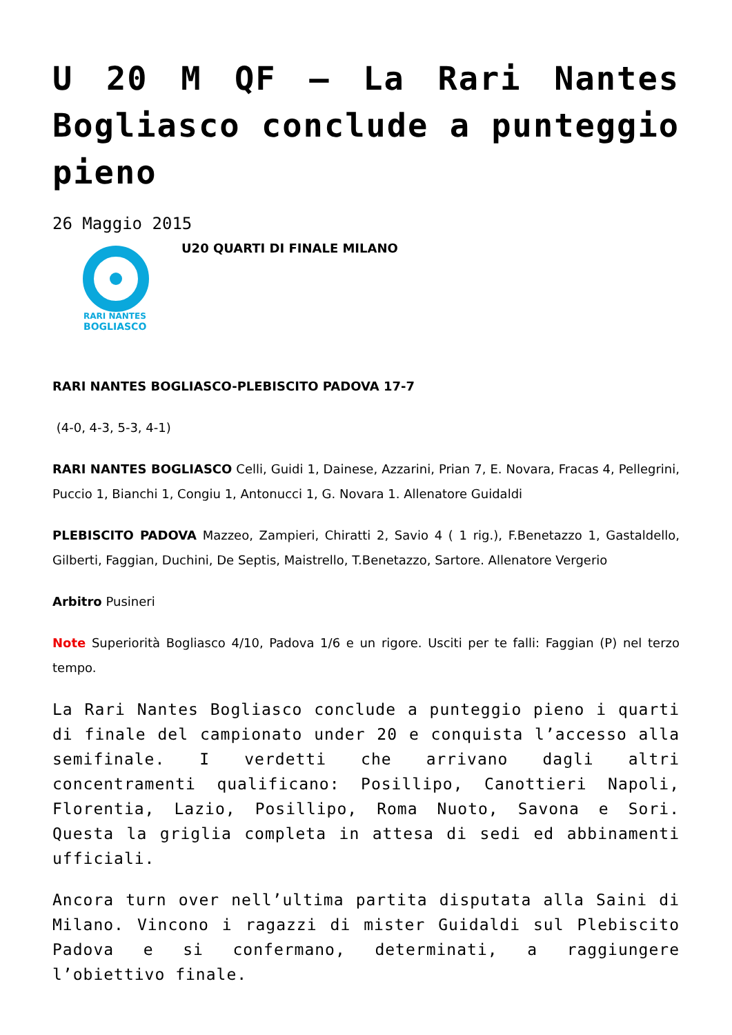U 20 M QF – La Rari Nantes Bogliasco conclude a punteggio pieno
26 Maggio 2015
RARI NANTES
BOGLIASCO
U20 QUARTI DI FINALE MILANO
RARI NANTES BOGLIASCO-PLEBISCITO PADOVA 17-7
(4-0, 4-3, 5-3, 4-1)
RARI NANTES BOGLIASCO Celli, Guidi 1, Dainese, Azzarini, Prian 7, E. Novara, Fracas 4, Pellegrini, Puccio 1, Bianchi 1, Congiu 1, Antonucci 1, G. Novara 1. Allenatore Guidaldi
PLEBISCITO PADOVA Mazzeo, Zampieri, Chiratti 2, Savio 4 ( 1 rig.), F.Benetazzo 1, Gastaldello, Gilberti, Faggian, Duchini, De Septis, Maistrello, T.Benetazzo, Sartore. Allenatore Vergerio
Arbitro Pusineri
Note Superiorità Bogliasco 4/10, Padova 1/6 e un rigore. Usciti per te falli: Faggian (P) nel terzo tempo.
La Rari Nantes Bogliasco conclude a punteggio pieno i quarti di finale del campionato under 20 e conquista l’accesso alla semifinale. I verdetti che arrivano dagli altri concentramenti qualificano: Posillipo, Canottieri Napoli, Florentia, Lazio, Posillipo, Roma Nuoto, Savona e Sori. Questa la griglia completa in attesa di sedi ed abbinamenti ufficiali.
Ancora turn over nell’ultima partita disputata alla Saini di Milano. Vincono i ragazzi di mister Guidaldi sul Plebiscito Padova e si confermano, determinati, a raggiungere l’obiettivo finale.